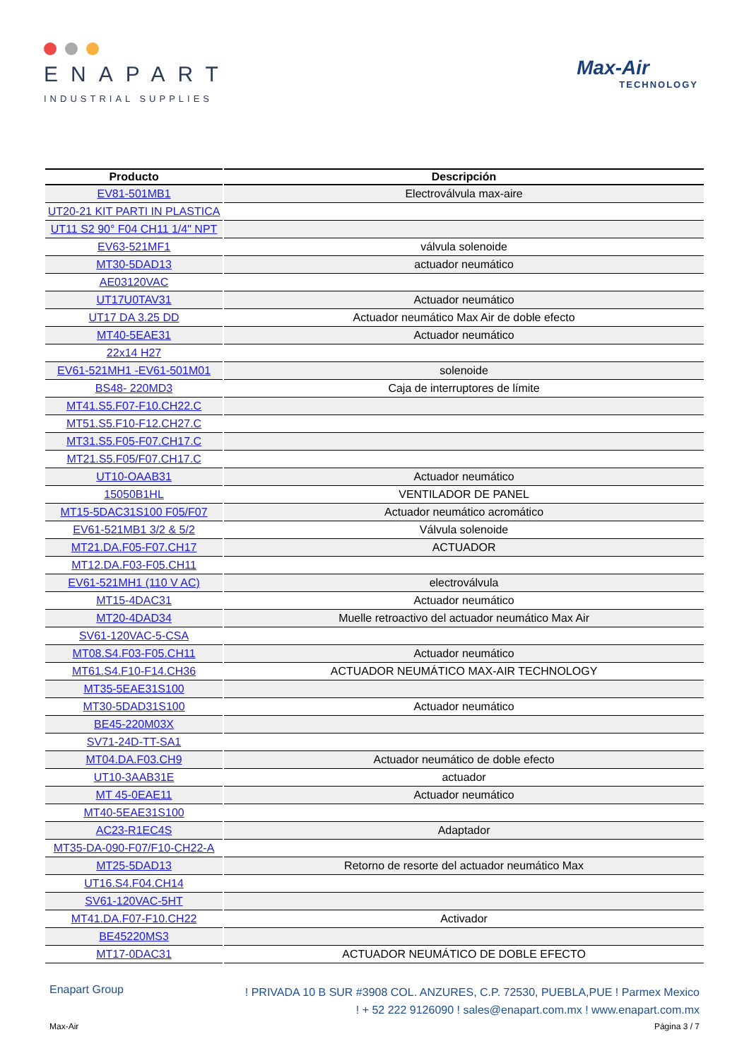ENAPART
INDUSTRIAL SUPPLIES
Max-Air
TECHNOLOGY
| Producto | Descripción |
| --- | --- |
| EV81-501MB1 | Electroválvula max-aire |
| UT20-21 KIT PARTI IN PLASTICA | |
| UT11 S2 90° F04 CH11 1/4" NPT | |
| EV63-521MF1 | válvula solenoide |
| MT30-5DAD13 | actuador neumático |
| AE03120VAC | |
| UT17U0TAV31 | Actuador neumático |
| UT17 DA 3.25 DD | Actuador neumático Max Air de doble efecto |
| MT40-5EAE31 | Actuador neumático |
| 22x14 H27 | |
| EV61-521MH1 -EV61-501M01 | solenoide |
| BS48- 220MD3 | Caja de interruptores de límite |
| MT41.S5.F07-F10.CH22.C | |
| MT51.S5.F10-F12.CH27.C | |
| MT31.S5.F05-F07.CH17.C | |
| MT21.S5.F05/F07.CH17.C | |
| UT10-OAAB31 | Actuador neumático |
| 15050B1HL | VENTILADOR DE PANEL |
| MT15-5DAC31S100 F05/F07 | Actuador neumático acromático |
| EV61-521MB1 3/2 & 5/2 | Válvula solenoide |
| MT21.DA.F05-F07.CH17 | ACTUADOR |
| MT12.DA.F03-F05.CH11 | |
| EV61-521MH1 (110 V AC) | electroválvula |
| MT15-4DAC31 | Actuador neumático |
| MT20-4DAD34 | Muelle retroactivo del actuador neumático Max Air |
| SV61-120VAC-5-CSA | |
| MT08.S4.F03-F05.CH11 | Actuador neumático |
| MT61.S4.F10-F14.CH36 | ACTUADOR NEUMÁTICO MAX-AIR TECHNOLOGY |
| MT35-5EAE31S100 | |
| MT30-5DAD31S100 | Actuador neumático |
| BE45-220M03X | |
| SV71-24D-TT-SA1 | |
| MT04.DA.F03.CH9 | Actuador neumático de doble efecto |
| UT10-3AAB31E | actuador |
| MT 45-0EAE11 | Actuador neumático |
| MT40-5EAE31S100 | |
| AC23-R1EC4S | Adaptador |
| MT35-DA-090-F07/F10-CH22-A | |
| MT25-5DAD13 | Retorno de resorte del actuador neumático Max |
| UT16.S4.F04.CH14 | |
| SV61-120VAC-5HT | |
| MT41.DA.F07-F10.CH22 | Activador |
| BE45220MS3 | |
| MT17-0DAC31 | ACTUADOR NEUMÁTICO DE DOBLE EFECTO |
Enapart Group
! PRIVADA 10 B SUR #3908 COL. ANZURES, C.P. 72530, PUEBLA,PUE ! Parmex Mexico
! + 52 222 9126090 ! sales@enapart.com.mx ! www.enapart.com.mx
Max-Air Página 3 / 7